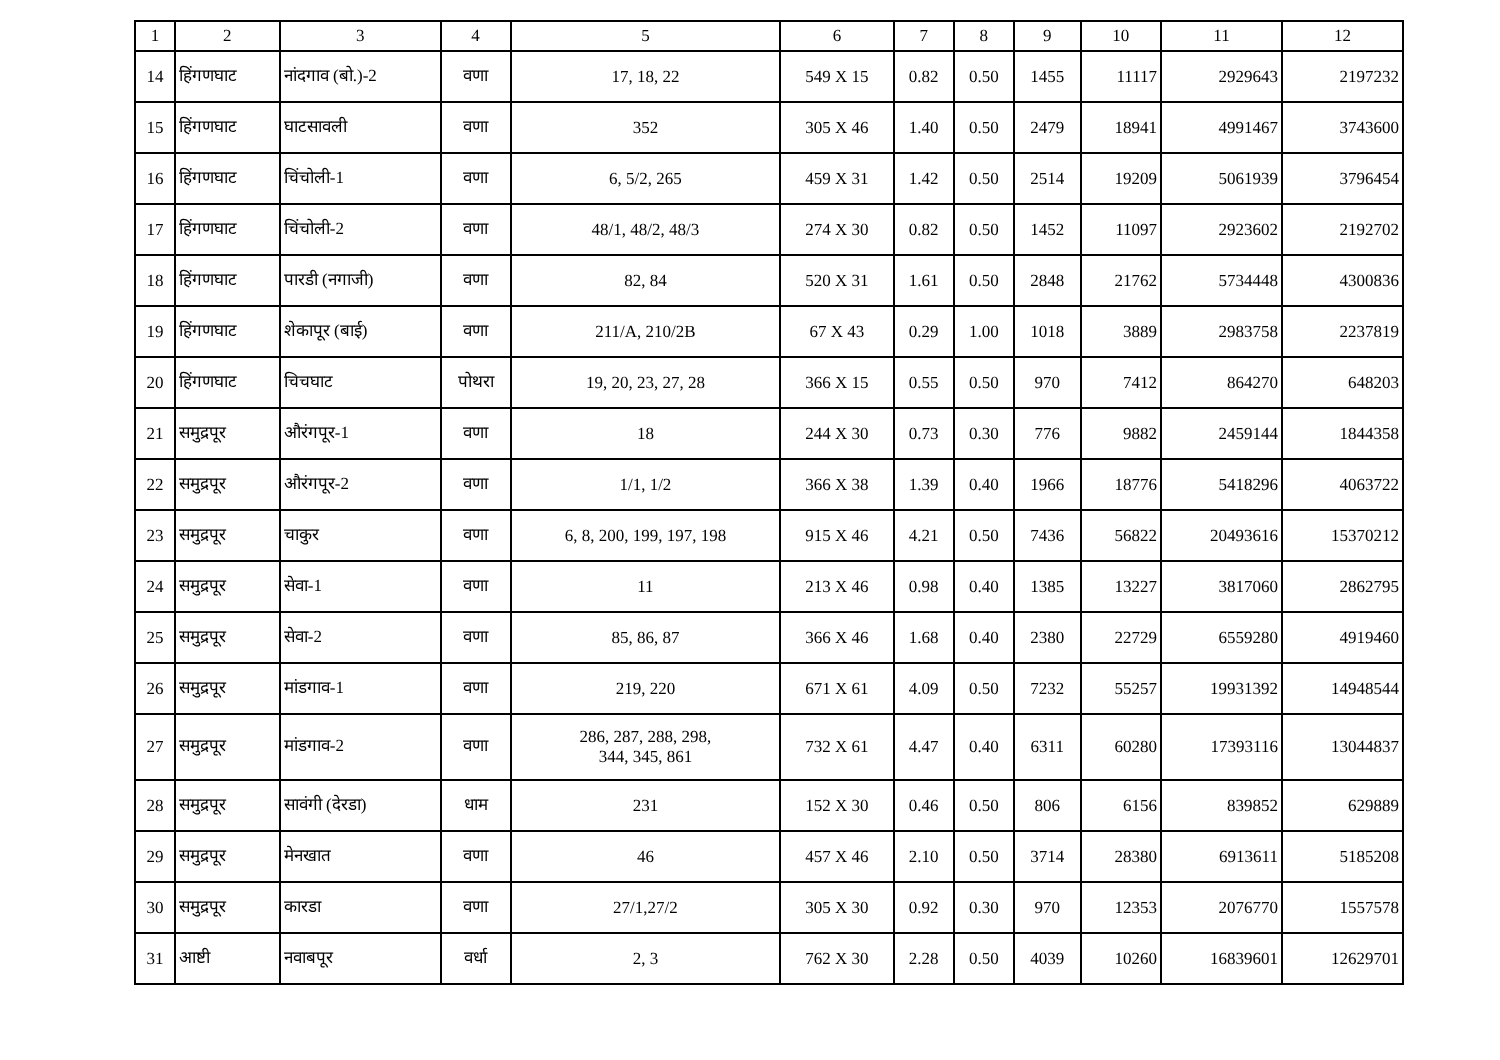| 1 | 2 | 3 | 4 | 5 | 6 | 7 | 8 | 9 | 10 | 11 | 12 |
| --- | --- | --- | --- | --- | --- | --- | --- | --- | --- | --- | --- |
| 14 | हिंगणघाट | नांदगाव (बो.)-2 | वणा | 17, 18, 22 | 549 X 15 | 0.82 | 0.50 | 1455 | 11117 | 2929643 | 2197232 |
| 15 | हिंगणघाट | घाटसावली | वणा | 352 | 305 X 46 | 1.40 | 0.50 | 2479 | 18941 | 4991467 | 3743600 |
| 16 | हिंगणघाट | चिंचोली-1 | वणा | 6, 5/2, 265 | 459 X 31 | 1.42 | 0.50 | 2514 | 19209 | 5061939 | 3796454 |
| 17 | हिंगणघाट | चिंचोली-2 | वणा | 48/1, 48/2, 48/3 | 274 X 30 | 0.82 | 0.50 | 1452 | 11097 | 2923602 | 2192702 |
| 18 | हिंगणघाट | पारडी (नगाजी) | वणा | 82, 84 | 520 X 31 | 1.61 | 0.50 | 2848 | 21762 | 5734448 | 4300836 |
| 19 | हिंगणघाट | शेकापूर (बाई) | वणा | 211/A, 210/2B | 67 X 43 | 0.29 | 1.00 | 1018 | 3889 | 2983758 | 2237819 |
| 20 | हिंगणघाट | चिचघाट | पोथरा | 19, 20, 23, 27, 28 | 366 X 15 | 0.55 | 0.50 | 970 | 7412 | 864270 | 648203 |
| 21 | समुद्रपूर | औरंगपूर-1 | वणा | 18 | 244 X 30 | 0.73 | 0.30 | 776 | 9882 | 2459144 | 1844358 |
| 22 | समुद्रपूर | औरंगपूर-2 | वणा | 1/1, 1/2 | 366 X 38 | 1.39 | 0.40 | 1966 | 18776 | 5418296 | 4063722 |
| 23 | समुद्रपूर | चाकुर | वणा | 6, 8, 200, 199, 197, 198 | 915 X 46 | 4.21 | 0.50 | 7436 | 56822 | 20493616 | 15370212 |
| 24 | समुद्रपूर | सेवा-1 | वणा | 11 | 213 X 46 | 0.98 | 0.40 | 1385 | 13227 | 3817060 | 2862795 |
| 25 | समुद्रपूर | सेवा-2 | वणा | 85, 86, 87 | 366 X 46 | 1.68 | 0.40 | 2380 | 22729 | 6559280 | 4919460 |
| 26 | समुद्रपूर | मांडगाव-1 | वणा | 219, 220 | 671 X 61 | 4.09 | 0.50 | 7232 | 55257 | 19931392 | 14948544 |
| 27 | समुद्रपूर | मांडगाव-2 | वणा | 286, 287, 288, 298, 344, 345, 861 | 732 X 61 | 4.47 | 0.40 | 6311 | 60280 | 17393116 | 13044837 |
| 28 | समुद्रपूर | सावंगी (देरडा) | धाम | 231 | 152 X 30 | 0.46 | 0.50 | 806 | 6156 | 839852 | 629889 |
| 29 | समुद्रपूर | मेनखात | वणा | 46 | 457 X 46 | 2.10 | 0.50 | 3714 | 28380 | 6913611 | 5185208 |
| 30 | समुद्रपूर | कारडा | वणा | 27/1,27/2 | 305 X 30 | 0.92 | 0.30 | 970 | 12353 | 2076770 | 1557578 |
| 31 | आष्टी | नवाबपूर | वर्धा | 2, 3 | 762 X 30 | 2.28 | 0.50 | 4039 | 10260 | 16839601 | 12629701 |